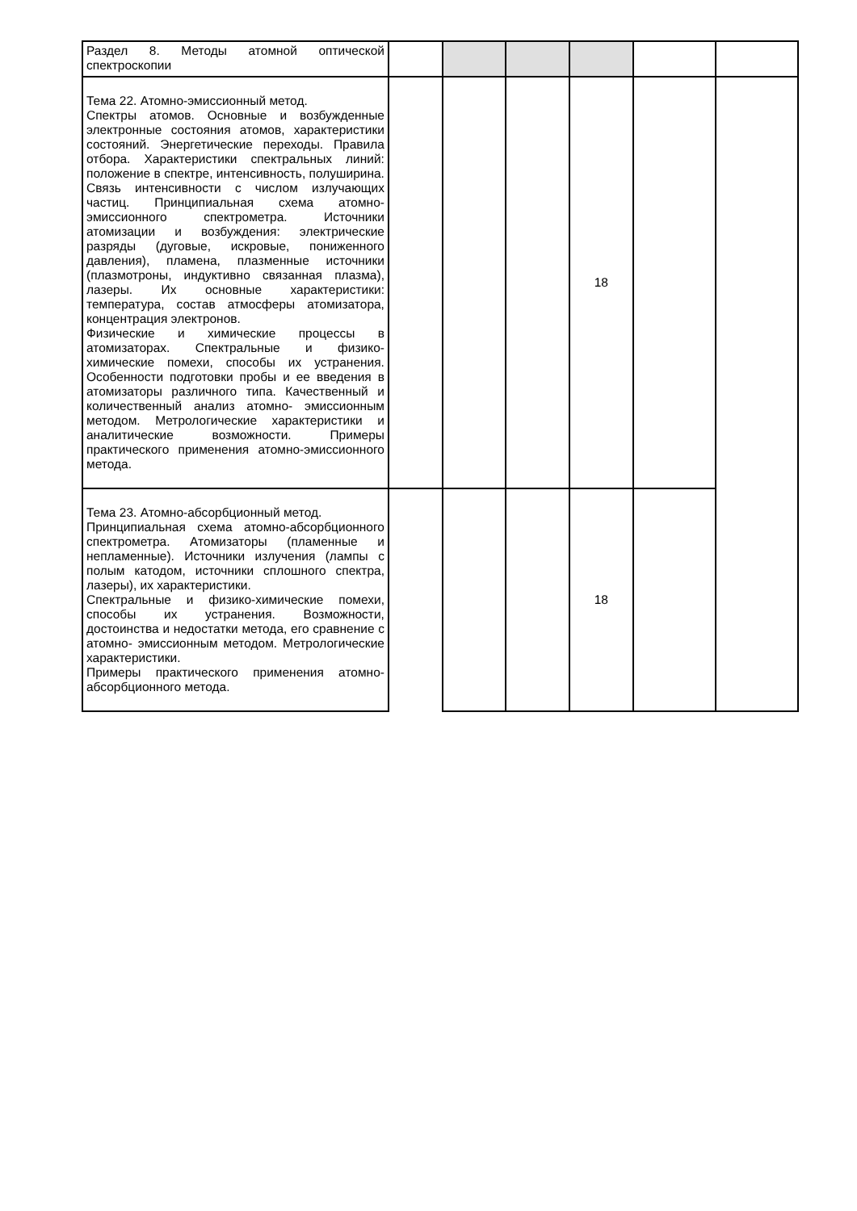| Раздел 8. Методы атомной оптической спектроскопии | | | | | | |
| Тема 22. Атомно-эмиссионный метод. Спектры атомов. Основные и возбужденные электронные состояния атомов, характеристики состояний. Энергетические переходы. Правила отбора. Характеристики спектральных линий: положение в спектре, интенсивность, полуширина. Связь интенсивности с числом излучающих частиц. Принципиальная схема атомно-эмиссионного спектрометра. Источники атомизации и возбуждения: электрические разряды (дуговые, искровые, пониженного давления), пламена, плазменные источники (плазмотроны, индуктивно связанная плазма), лазеры. Их основные характеристики: температура, состав атмосферы атомизатора, концентрация электронов. Физические и химические процессы в атомизаторах. Спектральные и физико-химические помехи, способы их устранения. Особенности подготовки пробы и ее введения в атомизаторы различного типа. Качественный и количественный анализ атомно- эмиссионным методом. Метрологические характеристики и аналитические возможности. Примеры практического применения атомно-эмиссионного метода. | | | | 18 | | |
| Тема 23. Атомно-абсорбционный метод. Принципиальная схема атомно-абсорбционного спектрометра. Атомизаторы (пламенные и непламенные). Источники излучения (лампы с полым катодом, источники сплошного спектра, лазеры), их характеристики. Спектральные и физико-химические помехи, способы их устранения. Возможности, достоинства и недостатки метода, его сравнение с атомно- эмиссионным методом. Метрологические характеристики. Примеры практического применения атомно-абсорбционного метода. | | | | 18 | | |